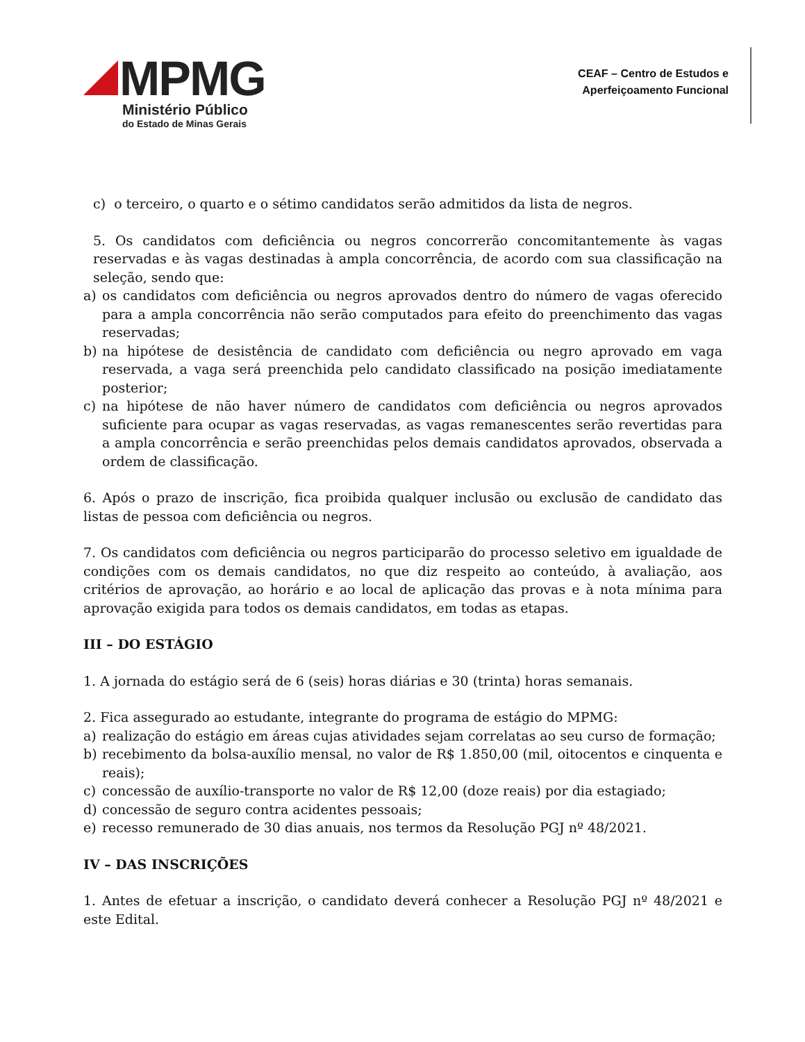MPMG
Ministério Público
do Estado de Minas Gerais
CEAF – Centro de Estudos e
Aperfeiçoamento Funcional
c) o terceiro, o quarto e o sétimo candidatos serão admitidos da lista de negros.
5. Os candidatos com deficiência ou negros concorrerão concomitantemente às vagas reservadas e às vagas destinadas à ampla concorrência, de acordo com sua classificação na seleção, sendo que:
a) os candidatos com deficiência ou negros aprovados dentro do número de vagas oferecido para a ampla concorrência não serão computados para efeito do preenchimento das vagas reservadas;
b) na hipótese de desistência de candidato com deficiência ou negro aprovado em vaga reservada, a vaga será preenchida pelo candidato classificado na posição imediatamente posterior;
c) na hipótese de não haver número de candidatos com deficiência ou negros aprovados suficiente para ocupar as vagas reservadas, as vagas remanescentes serão revertidas para a ampla concorrência e serão preenchidas pelos demais candidatos aprovados, observada a ordem de classificação.
6. Após o prazo de inscrição, fica proibida qualquer inclusão ou exclusão de candidato das listas de pessoa com deficiência ou negros.
7. Os candidatos com deficiência ou negros participarão do processo seletivo em igualdade de condições com os demais candidatos, no que diz respeito ao conteúdo, à avaliação, aos critérios de aprovação, ao horário e ao local de aplicação das provas e à nota mínima para aprovação exigida para todos os demais candidatos, em todas as etapas.
III – DO ESTÁGIO
1. A jornada do estágio será de 6 (seis) horas diárias e 30 (trinta) horas semanais.
2. Fica assegurado ao estudante, integrante do programa de estágio do MPMG:
a) realização do estágio em áreas cujas atividades sejam correlatas ao seu curso de formação;
b) recebimento da bolsa-auxílio mensal, no valor de R$ 1.850,00 (mil, oitocentos e cinquenta e reais);
c) concessão de auxílio-transporte no valor de R$ 12,00 (doze reais) por dia estagiado;
d) concessão de seguro contra acidentes pessoais;
e) recesso remunerado de 30 dias anuais, nos termos da Resolução PGJ nº 48/2021.
IV – DAS INSCRIÇÕES
1. Antes de efetuar a inscrição, o candidato deverá conhecer a Resolução PGJ nº 48/2021 e este Edital.